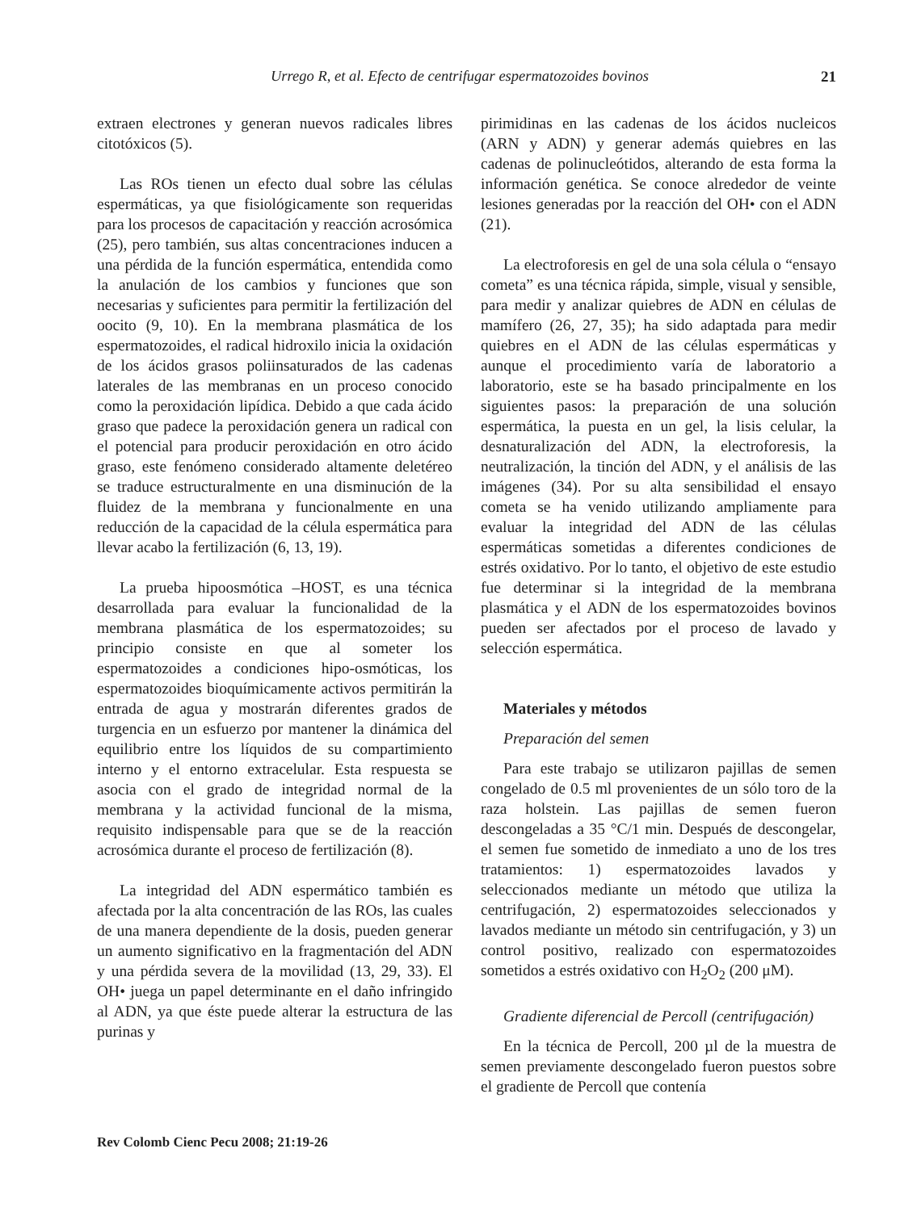Urrego R, et al. Efecto de centrifugar espermatozoides bovinos 21
extraen electrones y generan nuevos radicales libres citotóxicos (5).
Las ROs tienen un efecto dual sobre las células espermáticas, ya que fisiológicamente son requeridas para los procesos de capacitación y reacción acrosómica (25), pero también, sus altas concentraciones inducen a una pérdida de la función espermática, entendida como la anulación de los cambios y funciones que son necesarias y suficientes para permitir la fertilización del oocito (9, 10). En la membrana plasmática de los espermatozoides, el radical hidroxilo inicia la oxidación de los ácidos grasos poliinsaturados de las cadenas laterales de las membranas en un proceso conocido como la peroxidación lipídica. Debido a que cada ácido graso que padece la peroxidación genera un radical con el potencial para producir peroxidación en otro ácido graso, este fenómeno considerado altamente deletéreo se traduce estructuralmente en una disminución de la fluidez de la membrana y funcionalmente en una reducción de la capacidad de la célula espermática para llevar acabo la fertilización (6, 13, 19).
La prueba hipoosmótica –HOST, es una técnica desarrollada para evaluar la funcionalidad de la membrana plasmática de los espermatozoides; su principio consiste en que al someter los espermatozoides a condiciones hipo-osmóticas, los espermatozoides bioquímicamente activos permitirán la entrada de agua y mostrarán diferentes grados de turgencia en un esfuerzo por mantener la dinámica del equilibrio entre los líquidos de su compartimiento interno y el entorno extracelular. Esta respuesta se asocia con el grado de integridad normal de la membrana y la actividad funcional de la misma, requisito indispensable para que se de la reacción acrosómica durante el proceso de fertilización (8).
La integridad del ADN espermático también es afectada por la alta concentración de las ROs, las cuales de una manera dependiente de la dosis, pueden generar un aumento significativo en la fragmentación del ADN y una pérdida severa de la movilidad (13, 29, 33). El OH• juega un papel determinante en el daño infringido al ADN, ya que éste puede alterar la estructura de las purinas y
pirimidinas en las cadenas de los ácidos nucleicos (ARN y ADN) y generar además quiebres en las cadenas de polinucleótidos, alterando de esta forma la información genética. Se conoce alrededor de veinte lesiones generadas por la reacción del OH• con el ADN (21).
La electroforesis en gel de una sola célula o “ensayo cometa” es una técnica rápida, simple, visual y sensible, para medir y analizar quiebres de ADN en células de mamífero (26, 27, 35); ha sido adaptada para medir quiebres en el ADN de las células espermáticas y aunque el procedimiento varía de laboratorio a laboratorio, este se ha basado principalmente en los siguientes pasos: la preparación de una solución espermática, la puesta en un gel, la lisis celular, la desnaturalización del ADN, la electroforesis, la neutralización, la tinción del ADN, y el análisis de las imágenes (34). Por su alta sensibilidad el ensayo cometa se ha venido utilizando ampliamente para evaluar la integridad del ADN de las células espermáticas sometidas a diferentes condiciones de estrés oxidativo. Por lo tanto, el objetivo de este estudio fue determinar si la integridad de la membrana plasmática y el ADN de los espermatozoides bovinos pueden ser afectados por el proceso de lavado y selección espermática.
Materiales y métodos
Preparación del semen
Para este trabajo se utilizaron pajillas de semen congelado de 0.5 ml provenientes de un sólo toro de la raza holstein. Las pajillas de semen fueron descongeladas a 35 °C/1 min. Después de descongelar, el semen fue sometido de inmediato a uno de los tres tratamientos: 1) espermatozoides lavados y seleccionados mediante un método que utiliza la centrifugación, 2) espermatozoides seleccionados y lavados mediante un método sin centrifugación, y 3) un control positivo, realizado con espermatozoides sometidos a estrés oxidativo con H<sub>2</sub>O<sub>2</sub> (200 μM).
Gradiente diferencial de Percoll (centrifugación)
En la técnica de Percoll, 200 µl de la muestra de semen previamente descongelado fueron puestos sobre el gradiente de Percoll que contenía
Rev Colomb Cienc Pecu 2008; 21:19-26